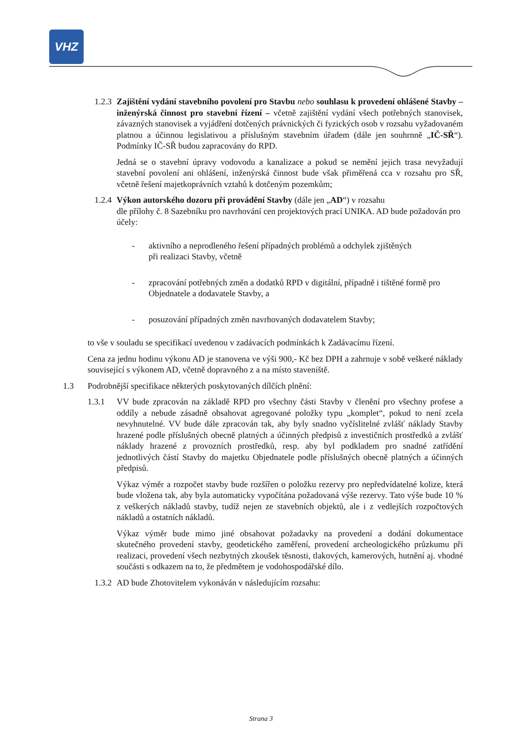VHZ
1.2.3
Zajištění vydání stavebního povolení pro Stavbu nebo souhlasu k provedení ohlášené Stavby – inženýrská činnost pro stavební řízení – včetně zajištění vydání všech potřebných stanovisek, závazných stanovisek a vyjádření dotčených právnických či fyzických osob v rozsahu vyžadovaném platnou a účinnou legislativou a příslušným stavebním úřadem (dále jen souhrnně „IČ-SŘ“). Podmínky IČ-SŘ budou zapracovány do RPD.
Jedná se o stavební úpravy vodovodu a kanalizace a pokud se nemění jejich trasa nevyžadují stavební povolení ani ohlášení, inženýrská činnost bude však přiměřená cca v rozsahu pro SŘ, včetně řešení majetkoprávních vztahů k dotčeným pozemkům;
1.2.4
Výkon autorského dozoru při provádění Stavby (dále jen „AD“) v rozsahu
dle přílohy č. 8 Sazebníku pro navrhování cen projektových prací UNIKA. AD bude požadován pro účely:
- aktivního a neprodleného řešení případných problémů a odchylek zjištěných
při realizaci Stavby, včetně
- zpracování potřebných změn a dodatků RPD v digitální, případně i tištěné formě pro Objednatele a dodavatele Stavby, a
- posuzování případných změn navrhovaných dodavatelem Stavby;
to vše v souladu se specifikací uvedenou v zadávacích podmínkách k Zadávacímu řízení.
Cena za jednu hodinu výkonu AD je stanovena ve výši 900,- Kč bez DPH a zahrnuje v sobě veškeré náklady související s výkonem AD, včetně dopravného z a na místo staveniště.
1.3 Podrobnější specifikace některých poskytovaných dílčích plnění:
1.3.1 VV bude zpracován na základě RPD pro všechny části Stavby v členění pro všechny profese a oddíly a nebude zásadně obsahovat agregované položky typu „komplet“, pokud to není zcela nevyhnutelné. VV bude dále zpracován tak, aby byly snadno vyčíslitelné zvlášť náklady Stavby hrazené podle příslušných obecně platných a účinných předpisů z investičních prostředků a zvlášť náklady hrazené z provozních prostředků, resp. aby byl podkladem pro snadné zatřídění jednotlivých částí Stavby do majetku Objednatele podle příslušných obecně platných a účinných předpisů.
Výkaz výměr a rozpočet stavby bude rozšířen o položku rezervy pro nepředvídatelné kolize, která bude vložena tak, aby byla automaticky vypočítána požadovaná výše rezervy. Tato výše bude 10 % z veškerých nákladů stavby, tudíž nejen ze stavebních objektů, ale i z vedlejších rozpočtových nákladů a ostatních nákladů.
Výkaz výměr bude mimo jiné obsahovat požadavky na provedení a dodání dokumentace skutečného provedení stavby, geodetického zaměření, provedení archeologického průzkumu při realizaci, provedení všech nezbytných zkoušek těsnosti, tlakových, kamerových, hutnění aj. vhodné součásti s odkazem na to, že předmětem je vodohospodářské dílo.
1.3.2
AD bude Zhotovitelem vykonáván v následujícím rozsahu:
Strana 3